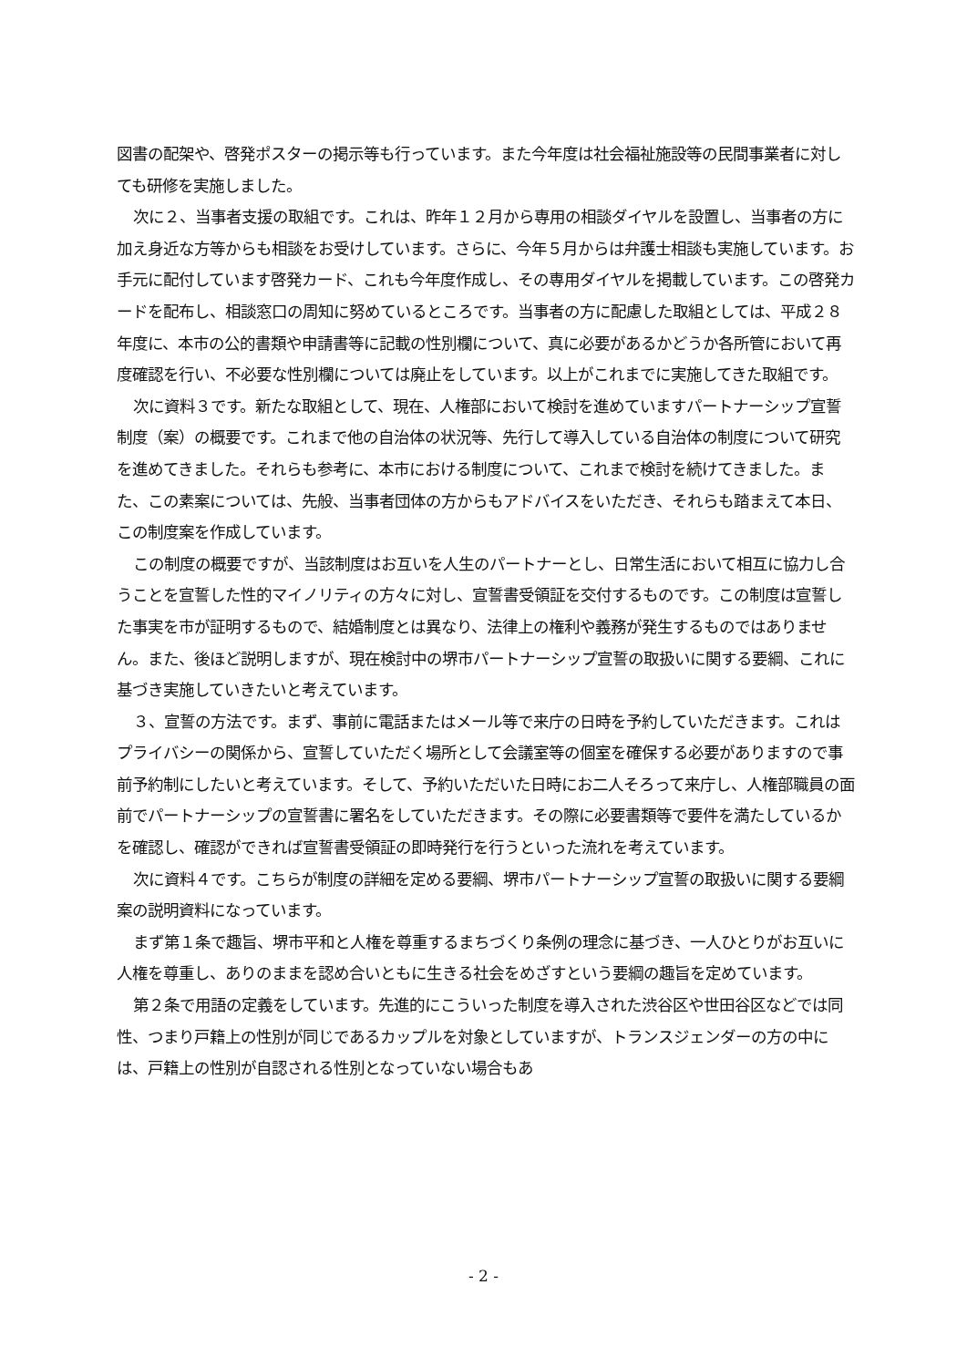図書の配架や、啓発ポスターの掲示等も行っています。また今年度は社会福祉施設等の民間事業者に対しても研修を実施しました。
次に２、当事者支援の取組です。これは、昨年１２月から専用の相談ダイヤルを設置し、当事者の方に加え身近な方等からも相談をお受けしています。さらに、今年５月からは弁護士相談も実施しています。お手元に配付しています啓発カード、これも今年度作成し、その専用ダイヤルを掲載しています。この啓発カードを配布し、相談窓口の周知に努めているところです。当事者の方に配慮した取組としては、平成２８年度に、本市の公的書類や申請書等に記載の性別欄について、真に必要があるかどうか各所管において再度確認を行い、不必要な性別欄については廃止をしています。以上がこれまでに実施してきた取組です。
次に資料３です。新たな取組として、現在、人権部において検討を進めていますパートナーシップ宣誓制度（案）の概要です。これまで他の自治体の状況等、先行して導入している自治体の制度について研究を進めてきました。それらも参考に、本市における制度について、これまで検討を続けてきました。また、この素案については、先般、当事者団体の方からもアドバイスをいただき、それらも踏まえて本日、この制度案を作成しています。
この制度の概要ですが、当該制度はお互いを人生のパートナーとし、日常生活において相互に協力し合うことを宣誓した性的マイノリティの方々に対し、宣誓書受領証を交付するものです。この制度は宣誓した事実を市が証明するもので、結婚制度とは異なり、法律上の権利や義務が発生するものではありません。また、後ほど説明しますが、現在検討中の堺市パートナーシップ宣誓の取扱いに関する要綱、これに基づき実施していきたいと考えています。
３、宣誓の方法です。まず、事前に電話またはメール等で来庁の日時を予約していただきます。これはプライバシーの関係から、宣誓していただく場所として会議室等の個室を確保する必要がありますので事前予約制にしたいと考えています。そして、予約いただいた日時にお二人そろって来庁し、人権部職員の面前でパートナーシップの宣誓書に署名をしていただきます。その際に必要書類等で要件を満たしているかを確認し、確認ができれば宣誓書受領証の即時発行を行うといった流れを考えています。
次に資料４です。こちらが制度の詳細を定める要綱、堺市パートナーシップ宣誓の取扱いに関する要綱案の説明資料になっています。
まず第１条で趣旨、堺市平和と人権を尊重するまちづくり条例の理念に基づき、一人ひとりがお互いに人権を尊重し、ありのままを認め合いともに生きる社会をめざすという要綱の趣旨を定めています。
第２条で用語の定義をしています。先進的にこういった制度を導入された渋谷区や世田谷区などでは同性、つまり戸籍上の性別が同じであるカップルを対象としていますが、トランスジェンダーの方の中には、戸籍上の性別が自認される性別となっていない場合もあ
- 2 -